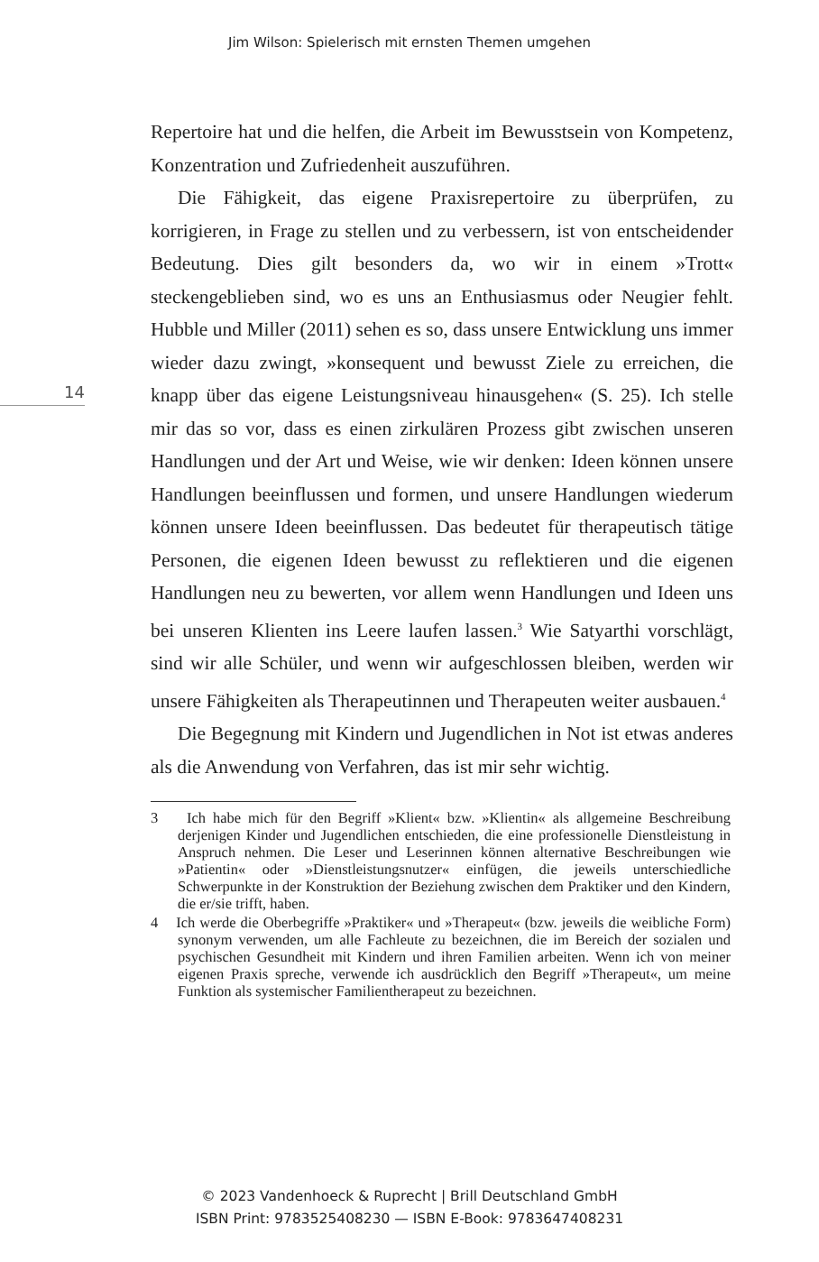Jim Wilson: Spielerisch mit ernsten Themen umgehen
14
Repertoire hat und die helfen, die Arbeit im Bewusstsein von Kompetenz, Konzentration und Zufriedenheit auszuführen.
Die Fähigkeit, das eigene Praxisrepertoire zu überprüfen, zu korrigieren, in Frage zu stellen und zu verbessern, ist von entscheidender Bedeutung. Dies gilt besonders da, wo wir in einem »Trott« steckengeblieben sind, wo es uns an Enthusiasmus oder Neugier fehlt. Hubble und Miller (2011) sehen es so, dass unsere Entwicklung uns immer wieder dazu zwingt, »konsequent und bewusst Ziele zu erreichen, die knapp über das eigene Leistungsniveau hinausgehen« (S. 25). Ich stelle mir das so vor, dass es einen zirkulären Prozess gibt zwischen unseren Handlungen und der Art und Weise, wie wir denken: Ideen können unsere Handlungen beeinflussen und formen, und unsere Handlungen wiederum können unsere Ideen beeinflussen. Das bedeutet für therapeutisch tätige Personen, die eigenen Ideen bewusst zu reflektieren und die eigenen Handlungen neu zu bewerten, vor allem wenn Handlungen und Ideen uns bei unseren Klienten ins Leere laufen lassen.<sup>3</sup> Wie Satyarthi vorschlägt, sind wir alle Schüler, und wenn wir aufgeschlossen bleiben, werden wir unsere Fähigkeiten als Therapeutinnen und Therapeuten weiter ausbauen.<sup>4</sup>
Die Begegnung mit Kindern und Jugendlichen in Not ist etwas anderes als die Anwendung von Verfahren, das ist mir sehr wichtig.
3 Ich habe mich für den Begriff »Klient« bzw. »Klientin« als allgemeine Beschreibung derjenigen Kinder und Jugendlichen entschieden, die eine professionelle Dienstleistung in Anspruch nehmen. Die Leser und Leserinnen können alternative Beschreibungen wie »Patientin« oder »Dienstleistungsnutzer« einfügen, die jeweils unterschiedliche Schwerpunkte in der Konstruktion der Beziehung zwischen dem Praktiker und den Kindern, die er/sie trifft, haben.
4 Ich werde die Oberbegriffe »Praktiker« und »Therapeut« (bzw. jeweils die weibliche Form) synonym verwenden, um alle Fachleute zu bezeichnen, die im Bereich der sozialen und psychischen Gesundheit mit Kindern und ihren Familien arbeiten. Wenn ich von meiner eigenen Praxis spreche, verwende ich ausdrücklich den Begriff »Therapeut«, um meine Funktion als systemischer Familientherapeut zu bezeichnen.
© 2023 Vandenhoeck & Ruprecht | Brill Deutschland GmbH
ISBN Print: 9783525408230 — ISBN E-Book: 9783647408231